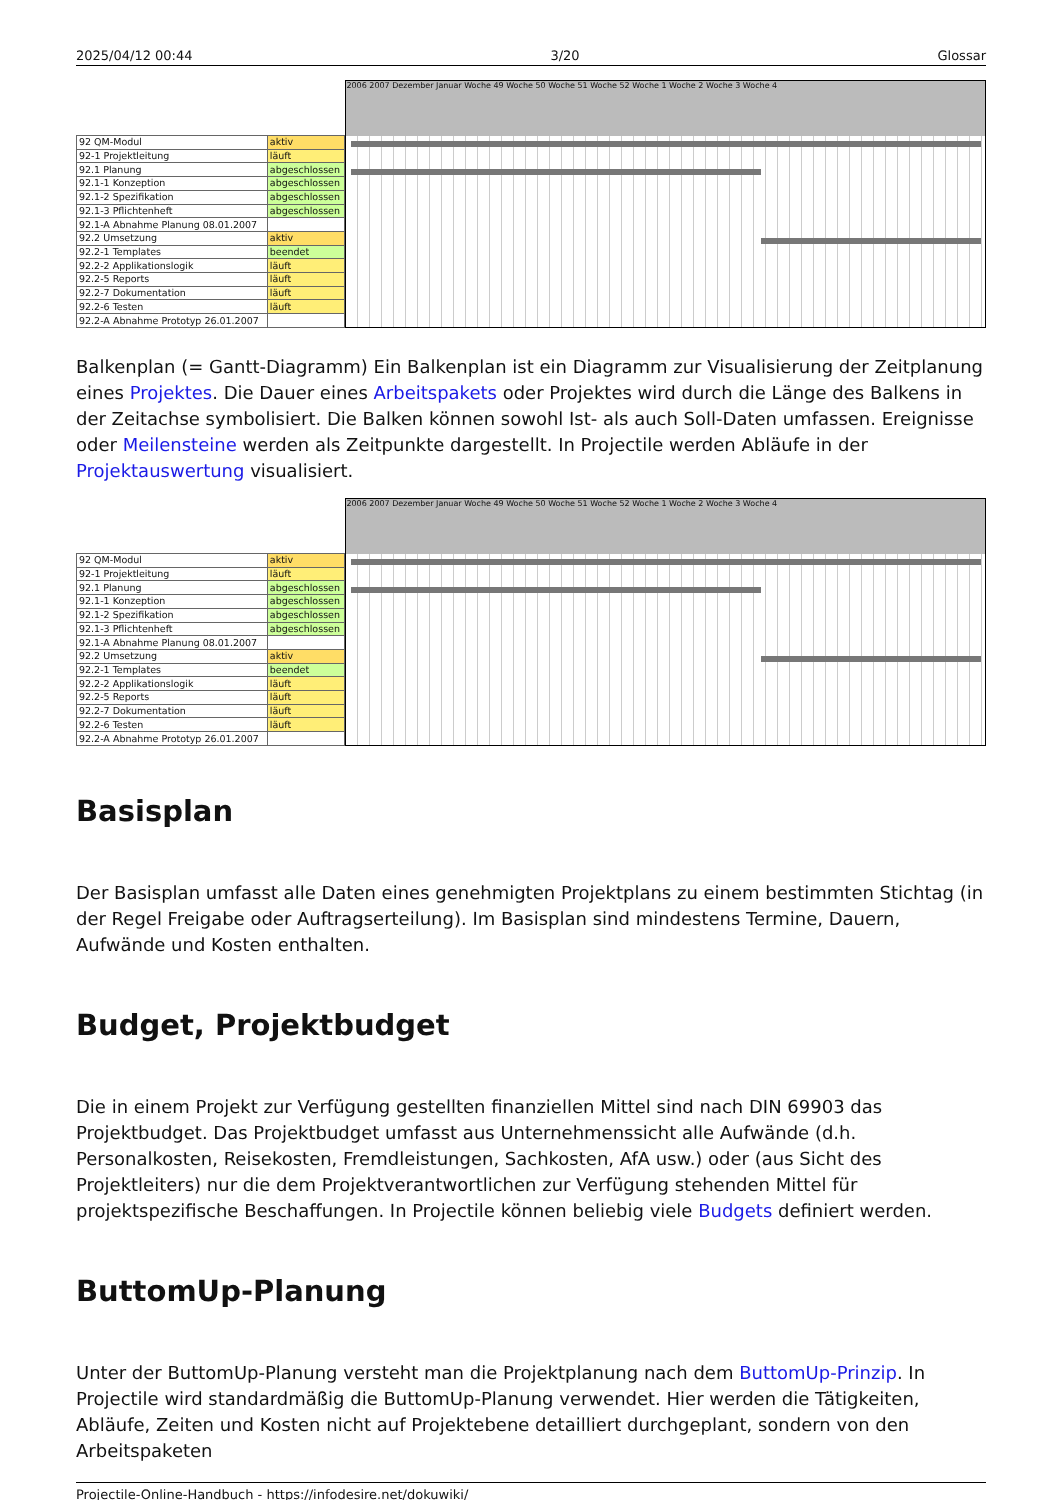2025/04/12 00:44 3/20 Glossar
| 92 QM-Modul | aktiv |
| 92-1 Projektleitung | läuft |
| 92.1 Planung | abgeschlossen |
| 92.1-1 Konzeption | abgeschlossen |
| 92.1-2 Spezifikation | abgeschlossen |
| 92.1-3 Pflichtenheft | abgeschlossen |
| 92.1-A Abnahme Planung 08.01.2007 | |
| 92.2 Umsetzung | aktiv |
| 92.2-1 Templates | beendet |
| 92.2-2 Applikationslogik | läuft |
| 92.2-5 Reports | läuft |
| 92.2-7 Dokumentation | läuft |
| 92.2-6 Testen | läuft |
| 92.2-A Abnahme Prototyp 26.01.2007 | |
2006 2007 Dezember Januar Woche 49 Woche 50 Woche 51 Woche 52 Woche 1 Woche 2 Woche 3 Woche 4
Balkenplan (= Gantt-Diagramm) Ein Balkenplan ist ein Diagramm zur Visualisierung der Zeitplanung eines Projektes. Die Dauer eines Arbeitspakets oder Projektes wird durch die Länge des Balkens in der Zeitachse symbolisiert. Die Balken können sowohl Ist- als auch Soll-Daten umfassen. Ereignisse oder Meilensteine werden als Zeitpunkte dargestellt. In Projectile werden Abläufe in der Projektauswertung visualisiert.
| 92 QM-Modul | aktiv |
| 92-1 Projektleitung | läuft |
| 92.1 Planung | abgeschlossen |
| 92.1-1 Konzeption | abgeschlossen |
| 92.1-2 Spezifikation | abgeschlossen |
| 92.1-3 Pflichtenheft | abgeschlossen |
| 92.1-A Abnahme Planung 08.01.2007 | |
| 92.2 Umsetzung | aktiv |
| 92.2-1 Templates | beendet |
| 92.2-2 Applikationslogik | läuft |
| 92.2-5 Reports | läuft |
| 92.2-7 Dokumentation | läuft |
| 92.2-6 Testen | läuft |
| 92.2-A Abnahme Prototyp 26.01.2007 | |
2006 2007 Dezember Januar Woche 49 Woche 50 Woche 51 Woche 52 Woche 1 Woche 2 Woche 3 Woche 4
Basisplan
Der Basisplan umfasst alle Daten eines genehmigten Projektplans zu einem bestimmten Stichtag (in der Regel Freigabe oder Auftragserteilung). Im Basisplan sind mindestens Termine, Dauern, Aufwände und Kosten enthalten.
Budget, Projektbudget
Die in einem Projekt zur Verfügung gestellten finanziellen Mittel sind nach DIN 69903 das Projektbudget. Das Projektbudget umfasst aus Unternehmenssicht alle Aufwände (d.h. Personalkosten, Reisekosten, Fremdleistungen, Sachkosten, AfA usw.) oder (aus Sicht des Projektleiters) nur die dem Projektverantwortlichen zur Verfügung stehenden Mittel für projektspezifische Beschaffungen. In Projectile können beliebig viele Budgets definiert werden.
ButtomUp-Planung
Unter der ButtomUp-Planung versteht man die Projektplanung nach dem ButtomUp-Prinzip. In Projectile wird standardmäßig die ButtomUp-Planung verwendet. Hier werden die Tätigkeiten, Abläufe, Zeiten und Kosten nicht auf Projektebene detailliert durchgeplant, sondern von den Arbeitspaketen
Projectile-Online-Handbuch - https://infodesire.net/dokuwiki/